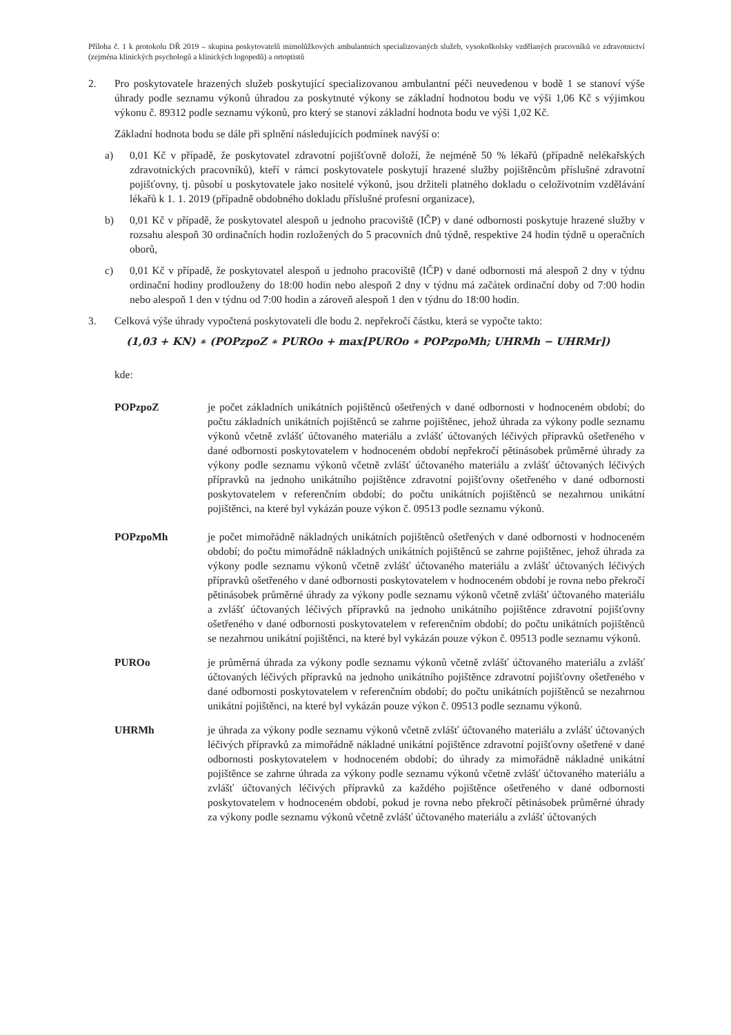Příloha č. 1 k protokolu DŘ 2019 – skupina poskytovatelů mimolůžkových ambulantních specializovaných služeb, vysokoškolsky vzdělaných pracovníků ve zdravotnictví (zejména klinických psychologů a klinických logopedů) a ortoptistů
2. Pro poskytovatele hrazených služeb poskytující specializovanou ambulantní péči neuvedenou v bodě 1 se stanoví výše úhrady podle seznamu výkonů úhradou za poskytnuté výkony se základní hodnotou bodu ve výši 1,06 Kč s výjimkou výkonu č. 89312 podle seznamu výkonů, pro který se stanoví základní hodnota bodu ve výši 1,02 Kč.
Základní hodnota bodu se dále při splnění následujících podmínek navýší o:
a) 0,01 Kč v případě, že poskytovatel zdravotní pojišťovně doloží, že nejméně 50 % lékařů (případně nelékařských zdravotnických pracovníků), kteří v rámci poskytovatele poskytují hrazené služby pojištěncům příslušné zdravotní pojišťovny, tj. působí u poskytovatele jako nositelé výkonů, jsou držiteli platného dokladu o celoživotním vzdělávání lékařů k 1. 1. 2019 (případně obdobného dokladu příslušné profesní organizace),
b) 0,01 Kč v případě, že poskytovatel alespoň u jednoho pracoviště (IČP) v dané odbornosti poskytuje hrazené služby v rozsahu alespoň 30 ordinačních hodin rozložených do 5 pracovních dnů týdně, respektive 24 hodin týdně u operačních oborů,
c) 0,01 Kč v případě, že poskytovatel alespoň u jednoho pracoviště (IČP) v dané odbornosti má alespoň 2 dny v týdnu ordinační hodiny prodlouženy do 18:00 hodin nebo alespoň 2 dny v týdnu má začátek ordinační doby od 7:00 hodin nebo alespoň 1 den v týdnu od 7:00 hodin a zároveň alespoň 1 den v týdnu do 18:00 hodin.
3. Celková výše úhrady vypočtená poskytovateli dle bodu 2. nepřekročí částku, která se vypočte takto:
(1,03 + KN) ∗ (POPzpoZ ∗ PUROo + max[PUROo ∗ POPzpoMh; UHRMh − UHRMr])
kde:
POPzpoZ je počet základních unikátních pojištěnců ošetřených v dané odbornosti v hodnoceném období; do počtu základních unikátních pojištěnců se zahrne pojištěnec, jehož úhrada za výkony podle seznamu výkonů včetně zvlášť účtovaného materiálu a zvlášť účtovaných léčivých přípravků ošetřeného v dané odbornosti poskytovatelem v hodnoceném období nepřekročí pětinásobek průměrné úhrady za výkony podle seznamu výkonů včetně zvlášť účtovaného materiálu a zvlášť účtovaných léčivých přípravků na jednoho unikátního pojištěnce zdravotní pojišťovny ošetřeného v dané odbornosti poskytovatelem v referenčním období; do počtu unikátních pojištěnců se nezahrnou unikátní pojištěnci, na které byl vykázán pouze výkon č. 09513 podle seznamu výkonů.
POPzpoMh je počet mimořádně nákladných unikátních pojištěnců ošetřených v dané odbornosti v hodnoceném období; do počtu mimořádně nákladných unikátních pojištěnců se zahrne pojištěnec, jehož úhrada za výkony podle seznamu výkonů včetně zvlášť účtovaného materiálu a zvlášť účtovaných léčivých přípravků ošetřeného v dané odbornosti poskytovatelem v hodnoceném období je rovna nebo překročí pětinásobek průměrné úhrady za výkony podle seznamu výkonů včetně zvlášť účtovaného materiálu a zvlášť účtovaných léčivých přípravků na jednoho unikátního pojištěnce zdravotní pojišťovny ošetřeného v dané odbornosti poskytovatelem v referenčním období; do počtu unikátních pojištěnců se nezahrnou unikátní pojištěnci, na které byl vykázán pouze výkon č. 09513 podle seznamu výkonů.
PUROo je průměrná úhrada za výkony podle seznamu výkonů včetně zvlášť účtovaného materiálu a zvlášť účtovaných léčivých přípravků na jednoho unikátního pojištěnce zdravotní pojišťovny ošetřeného v dané odbornosti poskytovatelem v referenčním období; do počtu unikátních pojištěnců se nezahrnou unikátní pojištěnci, na které byl vykázán pouze výkon č. 09513 podle seznamu výkonů.
UHRMh je úhrada za výkony podle seznamu výkonů včetně zvlášť účtovaného materiálu a zvlášť účtovaných léčivých přípravků za mimořádně nákladné unikátní pojištěnce zdravotní pojišťovny ošetřené v dané odbornosti poskytovatelem v hodnoceném období; do úhrady za mimořádně nákladné unikátní pojištěnce se zahrne úhrada za výkony podle seznamu výkonů včetně zvlášť účtovaného materiálu a zvlášť účtovaných léčivých přípravků za každého pojištěnce ošetřeného v dané odbornosti poskytovatelem v hodnoceném období, pokud je rovna nebo překročí pětinásobek průměrné úhrady za výkony podle seznamu výkonů včetně zvlášť účtovaného materiálu a zvlášť účtovaných